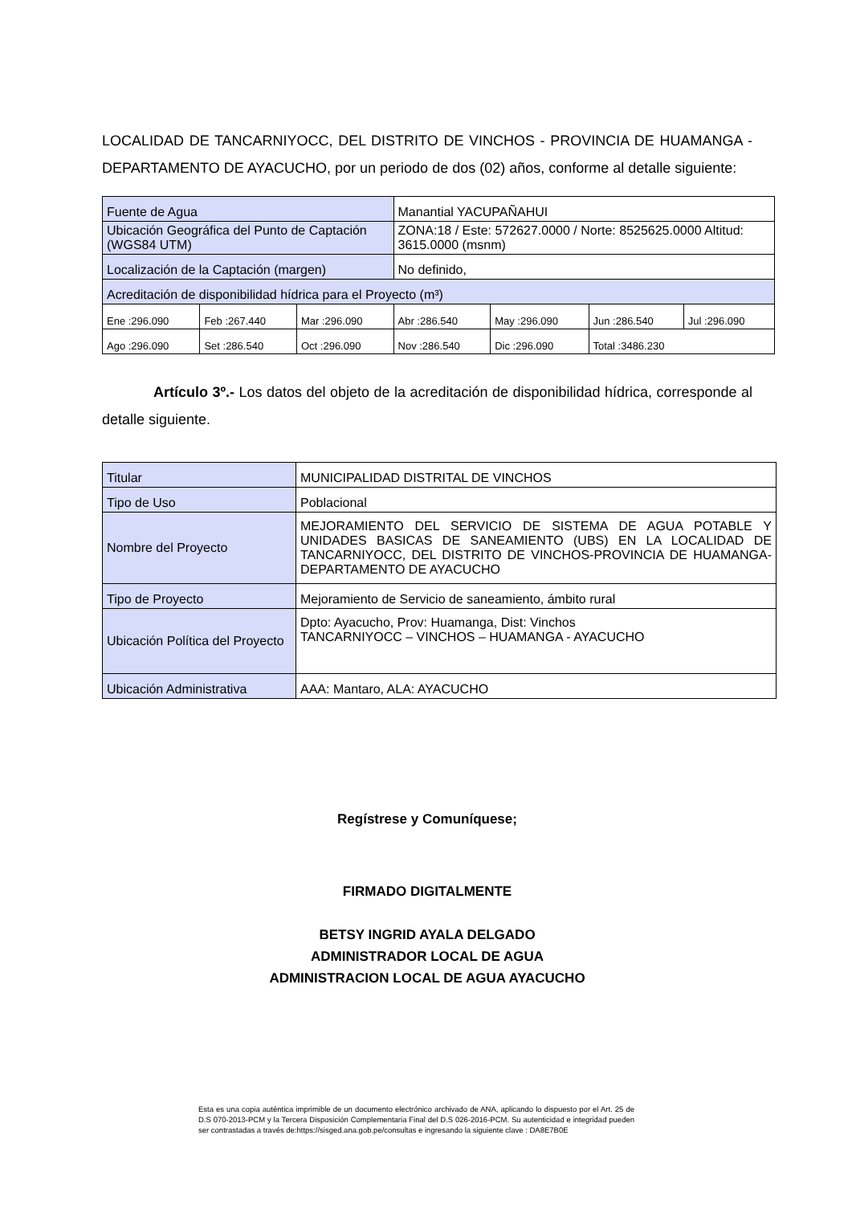LOCALIDAD DE TANCARNIYOCC, DEL DISTRITO DE VINCHOS - PROVINCIA DE HUAMANGA - DEPARTAMENTO DE AYACUCHO, por un periodo de dos (02) años, conforme al detalle siguiente:
| Fuente de Agua | | | Manantial YACUPAÑAHUI | | | |
| Ubicación Geográfica del Punto de Captación (WGS84 UTM) | | | ZONA:18 / Este: 572627.0000 / Norte: 8525625.0000 Altitud: 3615.0000 (msnm) | | | |
| Localización de la Captación (margen) | | | No definido, | | | |
| Acreditación de disponibilidad hídrica para el Proyecto (m³) | | | | | | |
| Ene :296.090 | Feb :267.440 | Mar :296.090 | Abr :286.540 | May :296.090 | Jun :286.540 | Jul :296.090 |
| Ago :296.090 | Set :286.540 | Oct :296.090 | Nov :286.540 | Dic :296.090 | Total :3486.230 | |
Artículo 3º.- Los datos del objeto de la acreditación de disponibilidad hídrica, corresponde al detalle siguiente.
| Titular | MUNICIPALIDAD DISTRITAL DE VINCHOS |
| Tipo de Uso | Poblacional |
| Nombre del Proyecto | MEJORAMIENTO DEL SERVICIO DE SISTEMA DE AGUA POTABLE Y UNIDADES BASICAS DE SANEAMIENTO (UBS) EN LA LOCALIDAD DE TANCARNIYOCC, DEL DISTRITO DE VINCHOS-PROVINCIA DE HUAMANGA-DEPARTAMENTO DE AYACUCHO |
| Tipo de Proyecto | Mejoramiento de Servicio de saneamiento, ámbito rural |
| Ubicación Política del Proyecto | Dpto: Ayacucho, Prov: Huamanga, Dist: Vinchos TANCARNIYOCC – VINCHOS – HUAMANGA - AYACUCHO |
| Ubicación Administrativa | AAA: Mantaro, ALA: AYACUCHO |
Regístrese y Comuníquese;
FIRMADO DIGITALMENTE
BETSY INGRID AYALA DELGADO
ADMINISTRADOR LOCAL DE AGUA
ADMINISTRACION LOCAL DE AGUA AYACUCHO
Esta es una copia auténtica imprimible de un documento electrónico archivado de ANA, aplicando lo dispuesto por el Art. 25 de D.S 070-2013-PCM y la Tercera Disposición Complementaria Final del D.S 026-2016-PCM. Su autenticidad e integridad pueden ser contrastadas a través de:https://sisged.ana.gob.pe/consultas e ingresando la siguiente clave : DA8E7B0E